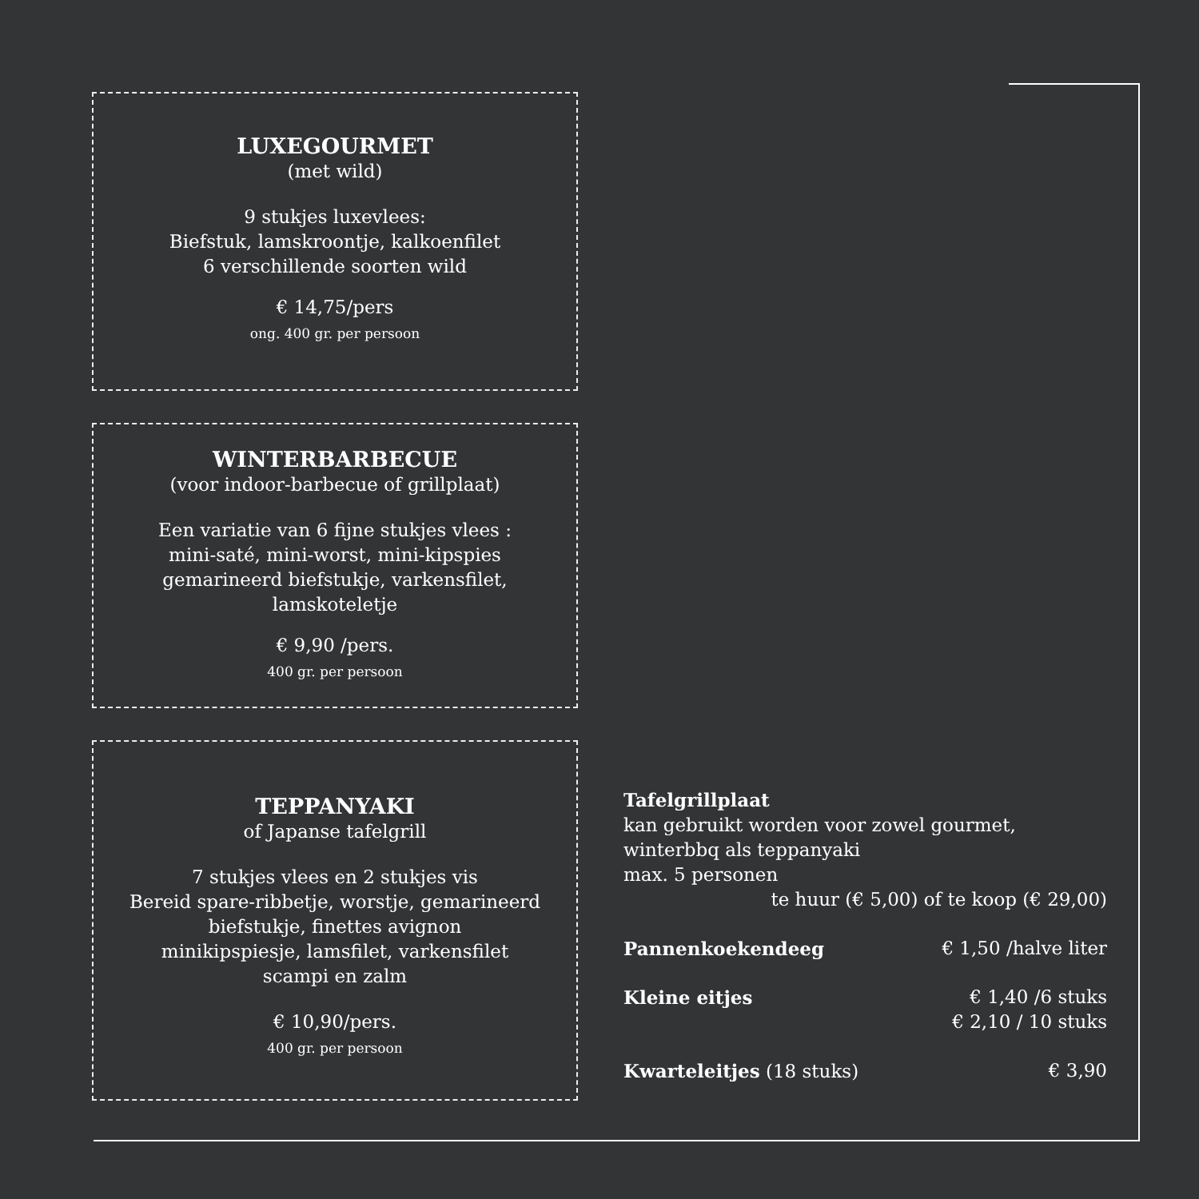LUXEGOURMET
(met wild)
9 stukjes luxevlees:
Biefstuk, lamskroontje, kalkoenfilet
6 verschillende soorten wild
€ 14,75/pers
ong. 400 gr. per persoon
WINTERBARBECUE
(voor indoor-barbecue of grillplaat)
Een variatie van 6 fijne stukjes vlees :
mini-saté, mini-worst, mini-kipspies
gemarineerd biefstukje, varkensfilet,
lamskoteletje
€ 9,90 /pers.
400 gr. per persoon
TEPPANYAKI
of Japanse tafelgrill
7 stukjes vlees en 2 stukjes vis
Bereid spare-ribbetje, worstje, gemarineerd
biefstukje, finettes avignon
minikipspiesje, lamsfilet, varkensfilet
scampi en zalm
€ 10,90/pers.
400 gr. per persoon
Tafelgrillplaat
kan gebruikt worden voor zowel gourmet,
winterbbq als teppanyaki
max. 5 personen
te huur (€ 5,00) of te koop (€ 29,00)
Pannenkoekendeeg € 1,50 /halve liter
Kleine eitjes € 1,40 /6 stuks
€ 2,10 / 10 stuks
Kwarteleitjes (18 stuks) € 3,90